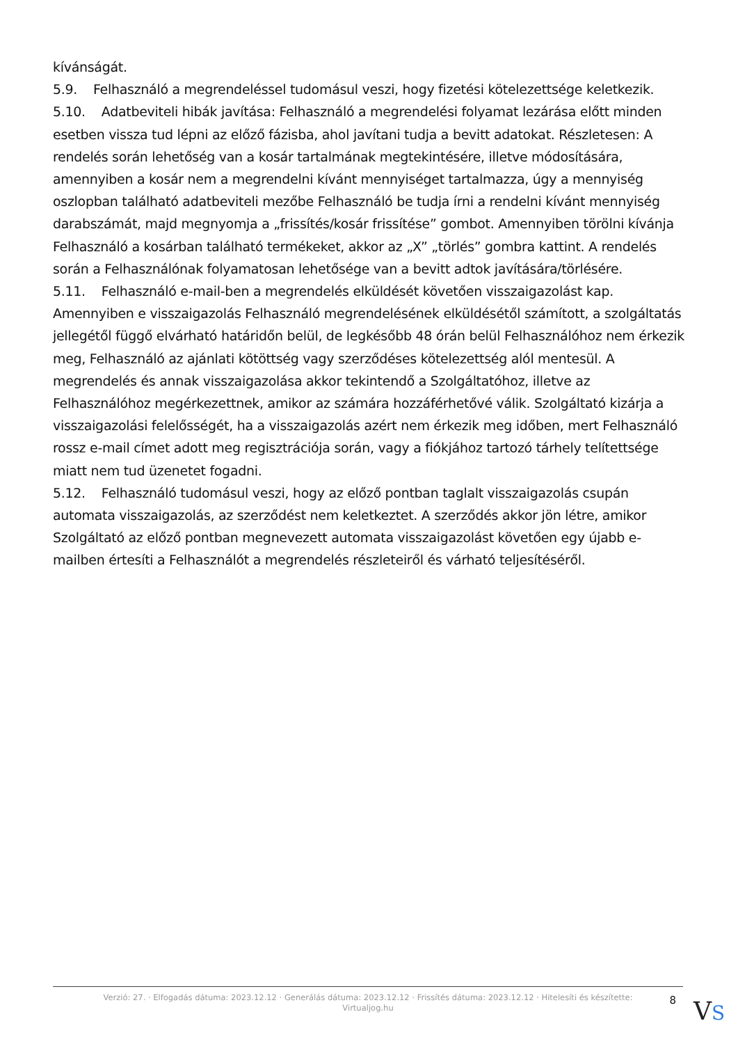kívánságát.
5.9. Felhasználó a megrendeléssel tudomásul veszi, hogy fizetési kötelezettsége keletkezik.
5.10. Adatbeviteli hibák javítása: Felhasználó a megrendelési folyamat lezárása előtt minden esetben vissza tud lépni az előző fázisba, ahol javítani tudja a bevitt adatokat. Részletesen: A rendelés során lehetőség van a kosár tartalmának megtekintésére, illetve módosítására, amennyiben a kosár nem a megrendelni kívánt mennyiséget tartalmazza, úgy a mennyiség oszlopban található adatbeviteli mezőbe Felhasználó be tudja írni a rendelni kívánt mennyiség darabszámát, majd megnyomja a „frissítés/kosár frissítése” gombot. Amennyiben törölni kívánja Felhasználó a kosárban található termékeket, akkor az „X” „törlés” gombra kattint. A rendelés során a Felhasználónak folyamatosan lehetősége van a bevitt adtok javítására/törlésére.
5.11. Felhasználó e-mail-ben a megrendelés elküldését követően visszaigazolást kap. Amennyiben e visszaigazolás Felhasználó megrendelésének elküldésétől számított, a szolgáltatás jellegétől függő elvárható határidőn belül, de legkésőbb 48 órán belül Felhasználóhoz nem érkezik meg, Felhasználó az ajánlati kötöttség vagy szerződéses kötelezettség alól mentesül. A megrendelés és annak visszaigazolása akkor tekintendő a Szolgáltatóhoz, illetve az Felhasználóhoz megérkezettnek, amikor az számára hozzáférhetővé válik. Szolgáltató kizárja a visszaigazolási felelősségét, ha a visszaigazolás azért nem érkezik meg időben, mert Felhasználó rossz e-mail címet adott meg regisztrációja során, vagy a fiókjához tartozó tárhely telítettsége miatt nem tud üzenetet fogadni.
5.12. Felhasználó tudomásul veszi, hogy az előző pontban taglalt visszaigazolás csupán automata visszaigazolás, az szerződést nem keletkeztet. A szerződés akkor jön létre, amikor Szolgáltató az előző pontban megnevezett automata visszaigazolást követően egy újabb e-mailben értesíti a Felhasználót a megrendelés részleteiről és várható teljesítéséről.
Verzió: 27. · Elfogadás dátuma: 2023.12.12 · Generálás dátuma: 2023.12.12 · Frissítés dátuma: 2023.12.12 · Hitelesíti és készítette: Virtualjog.hu
8
VS